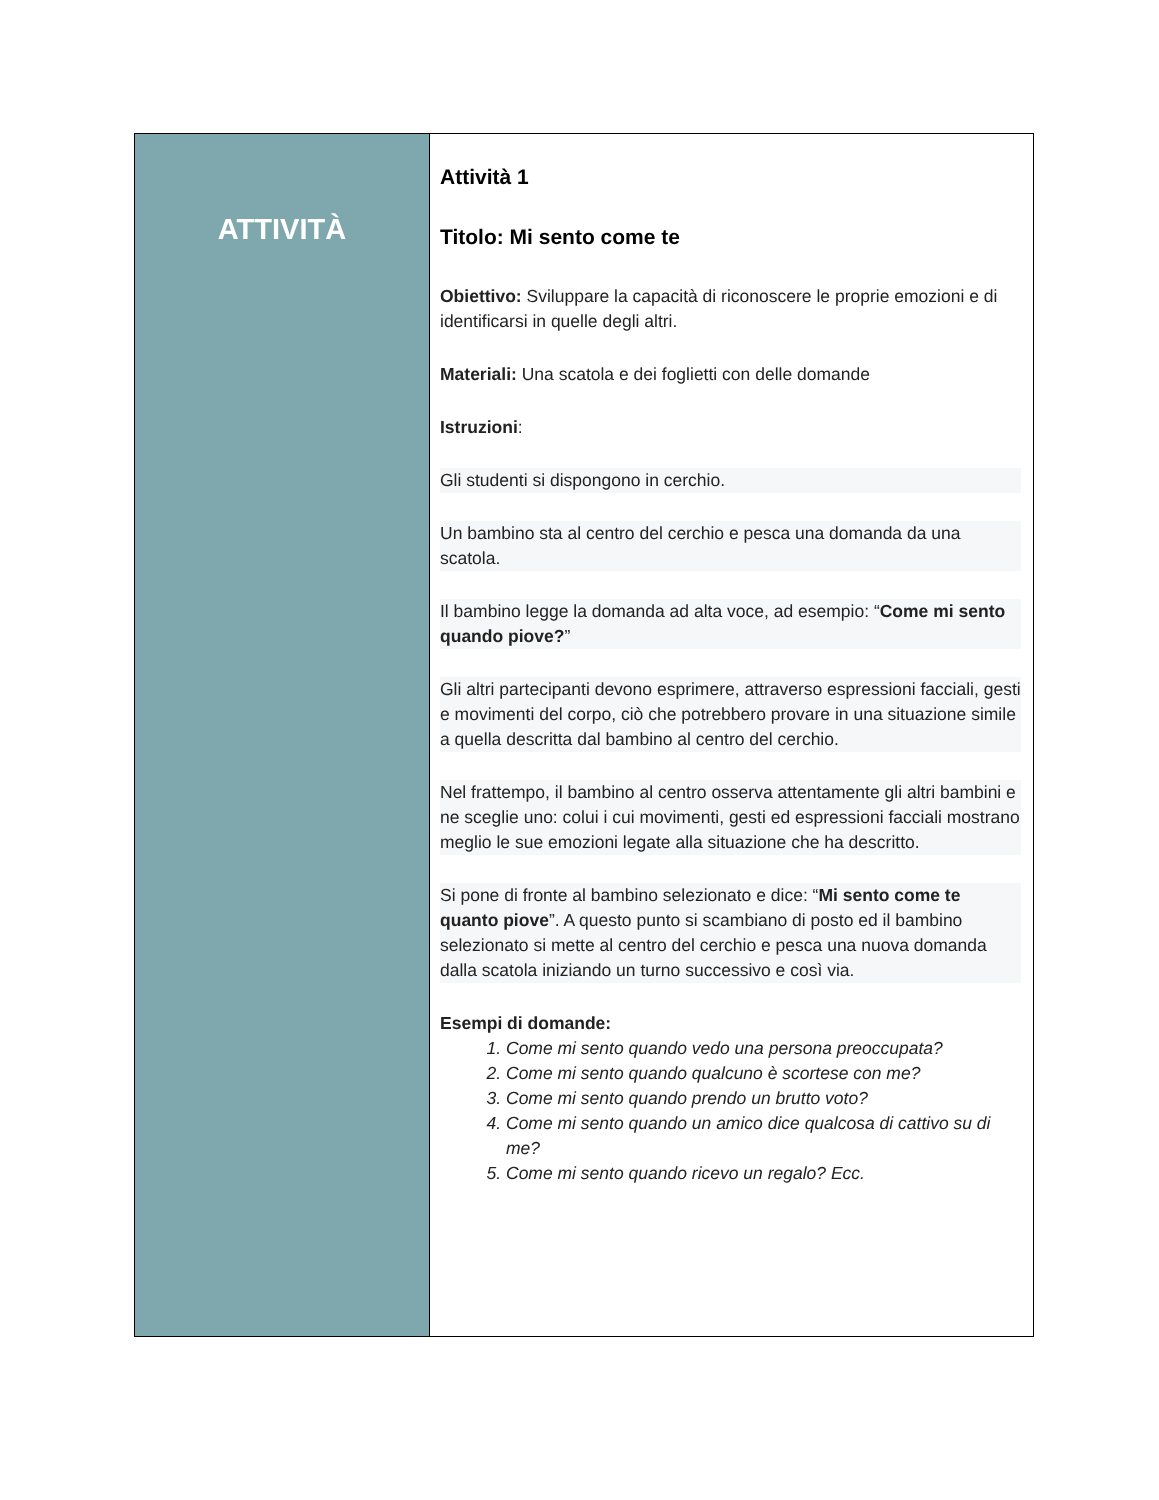| ATTIVITÀ | Attività 1 Titolo: Mi sento come te Obiettivo: Sviluppare la capacità di riconoscere le proprie emozioni e di identificarsi in quelle degli altri. Materiali: Una scatola e dei foglietti con delle domande Istruzioni : Gli studenti si dispongono in cerchio. Un bambino sta al centro del cerchio e pesca una domanda da una scatola. Il bambino legge la domanda ad alta voce, ad esempio: “ Come mi sento quando piove? ” Gli altri partecipanti devono esprimere, attraverso espressioni facciali, gesti e movimenti del corpo, ciò che potrebbero provare in una situazione simile a quella descritta dal bambino al centro del cerchio. Nel frattempo, il bambino al centro osserva attentamente gli altri bambini e ne sceglie uno: colui i cui movimenti, gesti ed espressioni facciali mostrano meglio le sue emozioni legate alla situazione che ha descritto. Si pone di fronte al bambino selezionato e dice: “ Mi sento come te quanto piove ”. A questo punto si scambiano di posto ed il bambino selezionato si mette al centro del cerchio e pesca una nuova domanda dalla scatola iniziando un turno successivo e così via. Esempi di domande: 1. Come mi sento quando vedo una persona preoccupata? 2. Come mi sento quando qualcuno è scortese con me? 3. Come mi sento quando prendo un brutto voto? 4. Come mi sento quando un amico dice qualcosa di cattivo su di me? 5. Come mi sento quando ricevo un regalo? Ecc. |